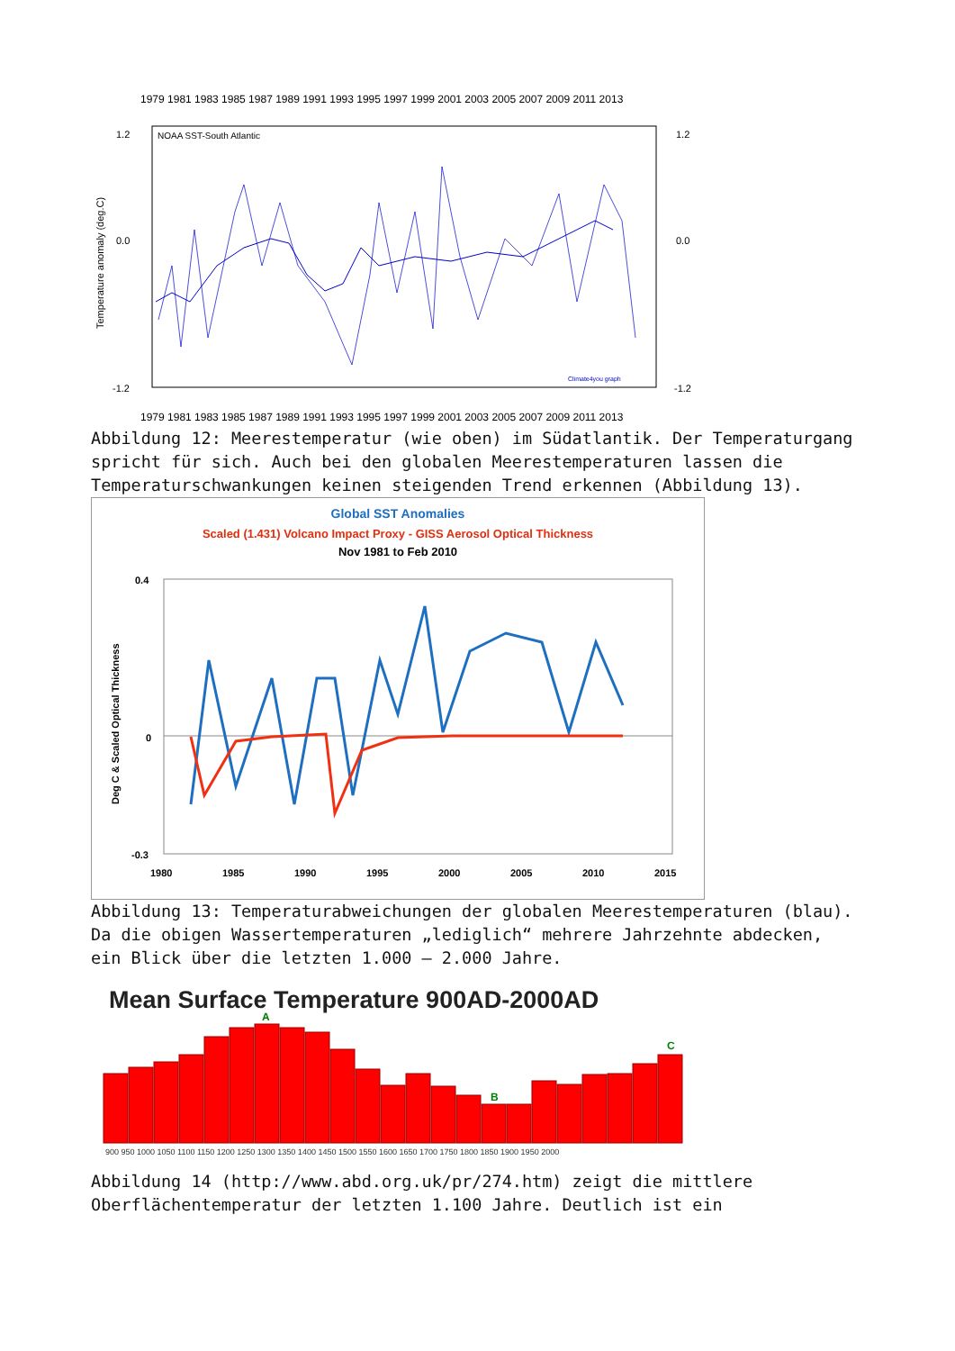1979 1981 1983 1985 1987 1989 1991 1993 1995 1997 1999 2001 2003 2005 2007 2009 2011 2013
NOAA SST-South Atlantic
1.2
0.0
-1.2
1.2
0.0
-1.2
Temperature anomaly (deg.C)
Climate4you graph
1979 1981 1983 1985 1987 1989 1991 1993 1995 1997 1999 2001 2003 2005 2007 2009 2011 2013
Abbildung 12: Meerestemperatur (wie oben) im Südatlantik. Der Temperaturgang spricht für sich. Auch bei den globalen Meerestemperaturen lassen die Temperaturschwankungen keinen steigenden Trend erkennen (Abbildung 13).
Global SST Anomalies
Scaled (1.431) Volcano Impact Proxy - GISS Aerosol Optical Thickness
Nov 1981 to Feb 2010
0.4
0
-0.3
1980
1985
1990
1995
2000
2005
2010
2015
Deg C & Scaled Optical Thickness
Abbildung 13: Temperaturabweichungen der globalen Meerestemperaturen (blau).
Da die obigen Wassertemperaturen „lediglich“ mehrere Jahrzehnte abdecken, ein Blick über die letzten 1.000 – 2.000 Jahre.
Mean Surface Temperature 900AD-2000AD
A
B
C
900 950 1000 1050 1100 1150 1200 1250 1300 1350 1400 1450 1500 1550 1600 1650 1700 1750 1800 1850 1900 1950 2000
Abbildung 14 (http://www.abd.org.uk/pr/274.htm) zeigt die mittlere Oberflächentemperatur der letzten 1.100 Jahre. Deutlich ist ein